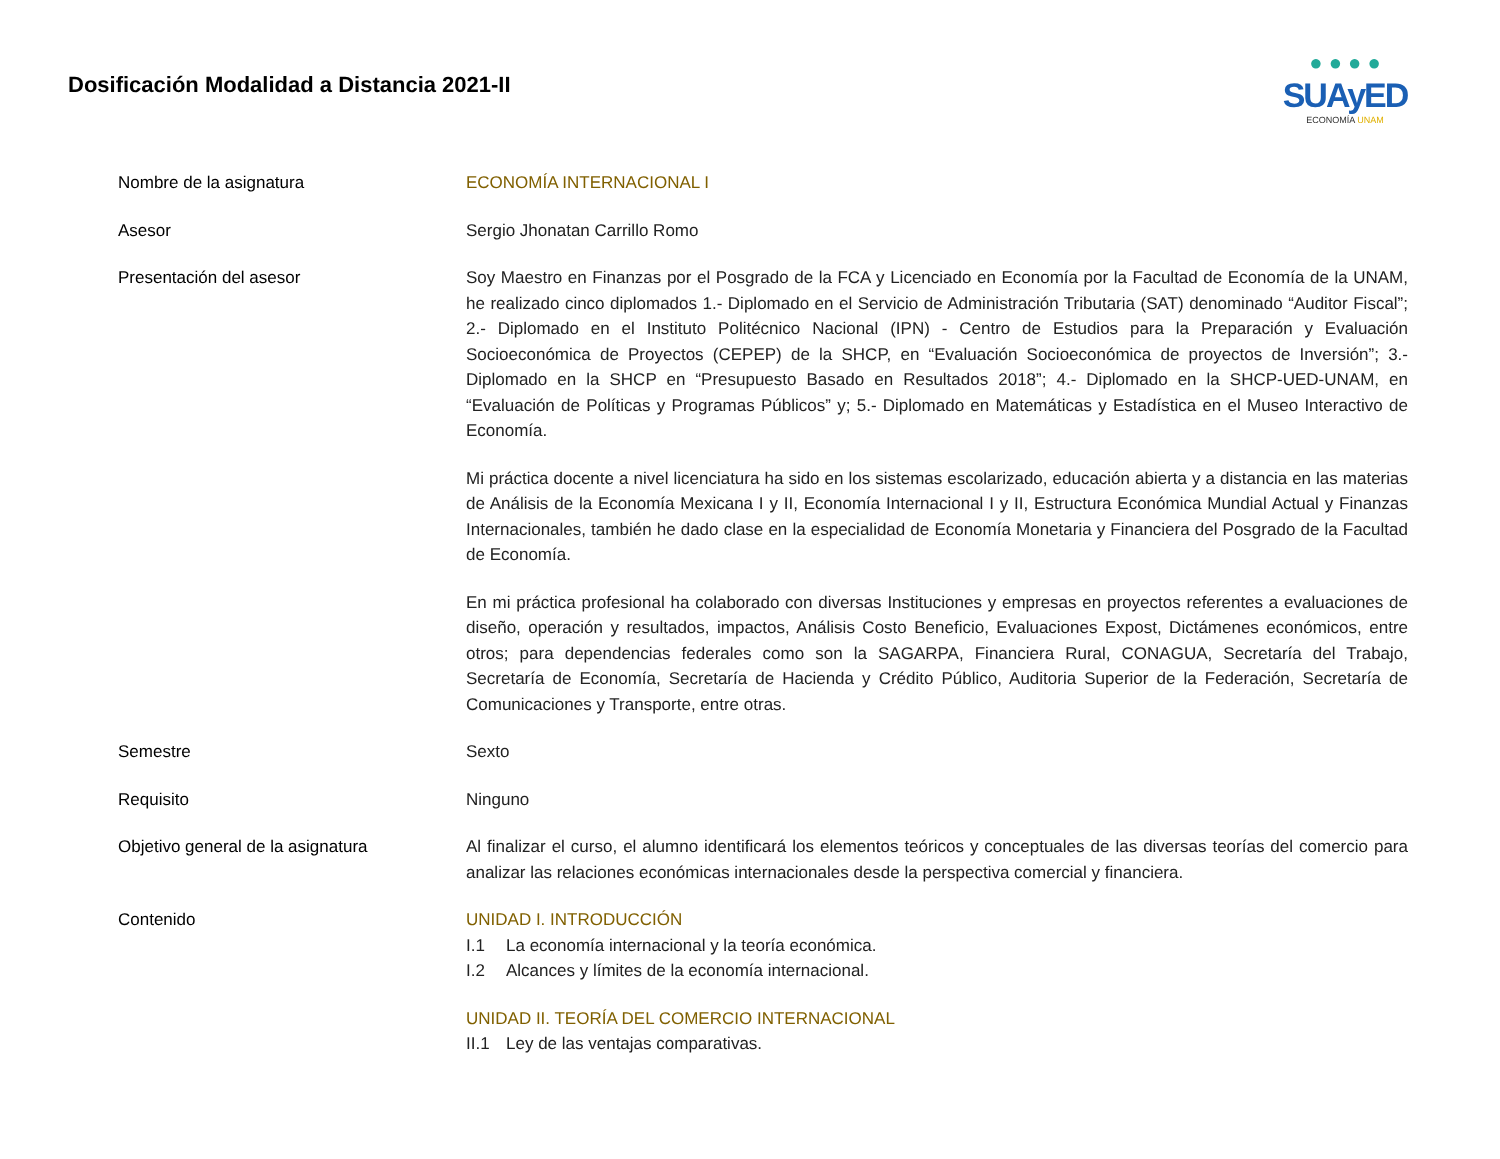Dosificación Modalidad a Distancia 2021-II
● ● ● ●
SUAyED
ECONOMÍA UNAM
| Nombre de la asignatura | ECONOMÍA INTERNACIONAL I |
| Asesor | Sergio Jhonatan Carrillo Romo |
| Presentación del asesor | Soy Maestro en Finanzas por el Posgrado de la FCA y Licenciado en Economía por la Facultad de Economía de la UNAM, he realizado cinco diplomados 1.- Diplomado en el Servicio de Administración Tributaria (SAT) denominado “Auditor Fiscal”; 2.- Diplomado en el Instituto Politécnico Nacional (IPN) - Centro de Estudios para la Preparación y Evaluación Socioeconómica de Proyectos (CEPEP) de la SHCP, en “Evaluación Socioeconómica de proyectos de Inversión”; 3.- Diplomado en la SHCP en “Presupuesto Basado en Resultados 2018”; 4.- Diplomado en la SHCP-UED-UNAM, en “Evaluación de Políticas y Programas Públicos” y; 5.- Diplomado en Matemáticas y Estadística en el Museo Interactivo de Economía. Mi práctica docente a nivel licenciatura ha sido en los sistemas escolarizado, educación abierta y a distancia en las materias de Análisis de la Economía Mexicana I y II, Economía Internacional I y II, Estructura Económica Mundial Actual y Finanzas Internacionales, también he dado clase en la especialidad de Economía Monetaria y Financiera del Posgrado de la Facultad de Economía. En mi práctica profesional ha colaborado con diversas Instituciones y empresas en proyectos referentes a evaluaciones de diseño, operación y resultados, impactos, Análisis Costo Beneficio, Evaluaciones Expost, Dictámenes económicos, entre otros; para dependencias federales como son la SAGARPA, Financiera Rural, CONAGUA, Secretaría del Trabajo, Secretaría de Economía, Secretaría de Hacienda y Crédito Público, Auditoria Superior de la Federación, Secretaría de Comunicaciones y Transporte, entre otras. |
| Semestre | Sexto |
| Requisito | Ninguno |
| Objetivo general de la asignatura | Al finalizar el curso, el alumno identificará los elementos teóricos y conceptuales de las diversas teorías del comercio para analizar las relaciones económicas internacionales desde la perspectiva comercial y financiera. |
| Contenido | UNIDAD I. INTRODUCCIÓN I.1 La economía internacional y la teoría económica. I.2 Alcances y límites de la economía internacional. UNIDAD II. TEORÍA DEL COMERCIO INTERNACIONAL II.1 Ley de las ventajas comparativas. |